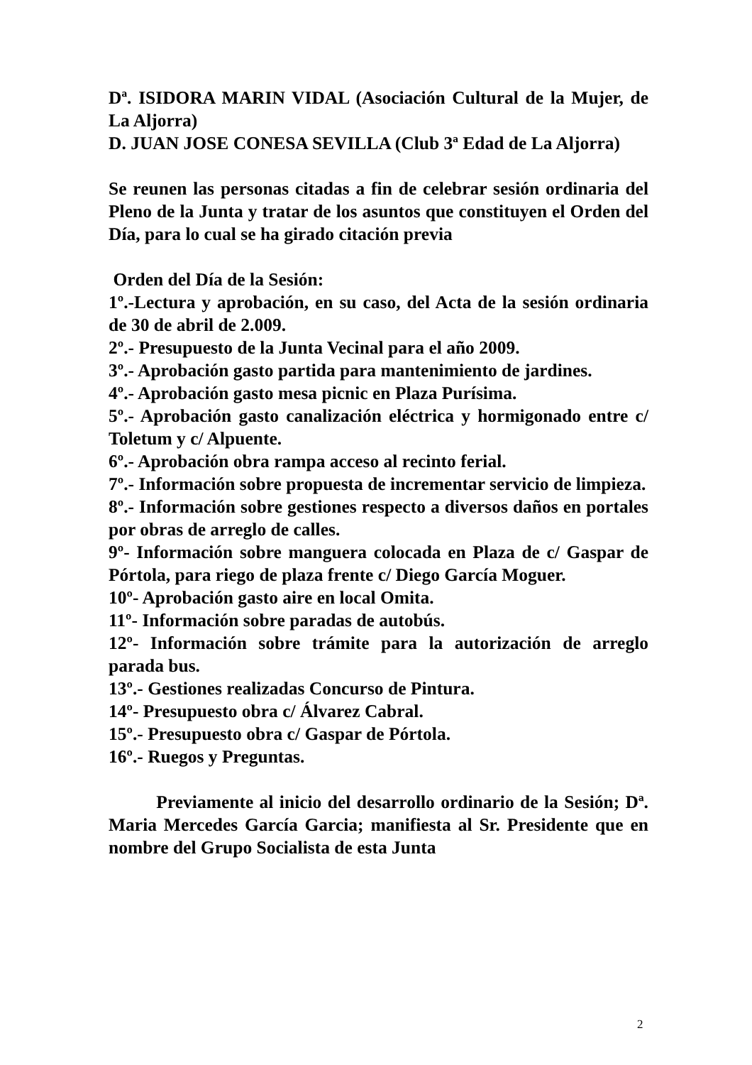Dª. ISIDORA MARIN VIDAL (Asociación Cultural de la Mujer, de La Aljorra)
D. JUAN JOSE CONESA SEVILLA (Club 3ª Edad de La Aljorra)
Se reunen las personas citadas a fin de celebrar sesión ordinaria del Pleno de la Junta y tratar de los asuntos que constituyen el Orden del Día, para lo cual se ha girado citación previa
Orden del Día de la Sesión:
1º.-Lectura y aprobación, en su caso, del Acta de la sesión ordinaria de 30 de abril de 2.009.
2º.- Presupuesto de la Junta Vecinal para el año 2009.
3º.- Aprobación gasto partida para mantenimiento de jardines.
4º.- Aprobación gasto mesa picnic en Plaza Purísima.
5º.- Aprobación gasto canalización eléctrica y hormigonado entre c/ Toletum y c/ Alpuente.
6º.- Aprobación obra rampa acceso al recinto ferial.
7º.- Información sobre propuesta de incrementar servicio de limpieza.
8º.- Información sobre gestiones respecto a diversos daños en portales por obras de arreglo de calles.
9º- Información sobre manguera colocada en Plaza de c/ Gaspar de Pórtola, para riego de plaza frente c/ Diego García Moguer.
10º- Aprobación gasto aire en local Omita.
11º- Información sobre paradas de autobús.
12º- Información sobre trámite para la autorización de arreglo parada bus.
13º.- Gestiones realizadas Concurso de Pintura.
14º- Presupuesto obra c/ Álvarez Cabral.
15º.- Presupuesto obra c/ Gaspar de Pórtola.
16º.- Ruegos y Preguntas.
Previamente al inicio del desarrollo ordinario de la Sesión; Dª. Maria Mercedes García Garcia; manifiesta al Sr. Presidente que en nombre del Grupo Socialista de esta Junta
2